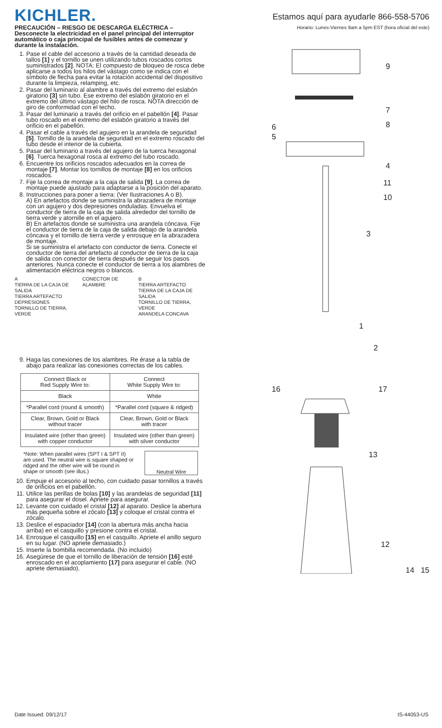KICHLER.
PRECAUCIÓN – RIESGO DE DESCARGA ELÉCTRICA –
Desconecte la electricidad en el panel principal del interruptor automático o caja principal de fusibles antes de comenzar y durante la instalación.
1. Pase el cable del accesorio a través de la cantidad deseada de tallos [1] y el tornillo se unen utilizando tubos roscados cortos suministrados [2]. NOTA: El compuesto de bloqueo de rosca debe aplicarse a todos los hilos del vástago como se indica con el símbolo de flecha para evitar la rotación accidental del dispositivo durante la limpieza, relamping, etc.
2. Pasar del luminario al alambre a través del extremo del eslabón giratorio [3] sin tubo. Ese extremo del eslabón giratorio en el extremo del último vástago del hilo de rosca. NOTA dirección de giro de conformidad con el techo.
3. Pasar del luminario a través del orificio en el pabellón [4]. Pasar tubo roscado en el extremo del eslabón giratorio a través del orificio en el pabellón.
4. Pasar el cable a través del agujero en la arandela de seguridad [5]. Tornillo de la arandela de seguridad en el extremo roscado del tubo desde el interior de la cubierta.
5. Pasar del luminario a través del agujero de la tuerca hexagonal [6]. Tuerca hexagonal rosca al extremo del tubo roscado.
6. Encuentre los orificios roscados adecuados en la correa de montaje [7]. Montar los tornillos de montaje [8] en los orificios roscados.
7. Fije la correa de montaje a la caja de salida [9]. La correa de montaje puede ajustado para adaptarse a la posición del aparato.
8. Instrucciones para poner a tierra: (Ver Ilustraciones A o B).
A) En artefactos donde se suministra la abrazadera de montaje con un agujero y dos depresiones onduladas. Envuelva el conductor de tierra de la caja de salida alrededor del tornillo de tierra verde y atornille en el agujero.
B) En artefactos donde se suministra una arandela cóncava. Fije el conductor de tierra de la caja de salida debajo de la arandela cóncava y el tornillo de tierra verde y enrosque en la abrazadera de montaje.
Si se suministra el artefacto con conductor de tierra. Conecte el conductor de tierra del artefacto al conductor de tierra de la caja de salida con conector de tierra después de seguir los pasos anteriores. Nunca conecte el conductor de tierra a los alambres de alimentación eléctrica negros o blancos.
A
TIERRA DE LA CAJA DE SALIDA
TIERRA ARTEFACTO
DEPRESIONES
TORNILLO DE TIERRA, VERDE
CONECTOR DE ALAMBRE B
TIERRA ARTEFACTO
TIERRA DE LA CAJA DE SALIDA
TORNILLO DE TIERRA, VERDE
ARANDELA CONCAVA
9. Haga las conexiones de los alambres. Re érase a la tabla de abajo para realizar las conexiones correctas de los cables.
| Connect Black or Red Supply Wire to: | Connect White Supply Wire to: |
| Black | White |
| *Parallel cord (round & smooth) | *Parallel cord (square & ridged) |
| Clear, Brown, Gold or Black without tracer | Clear, Brown, Gold or Black with tracer |
| Insulated wire (other than green) with copper conductor | Insulated wire (other than green) with silver conductor |
*Note: When parallel wires (SPT I & SPT II) are used. The neutral wire is square shaped or ridged and the other wire will be round in shape or smooth (see illus.)
Neutral Wire
10. Empuje el accesorio al techo, con cuidado pasar tornillos a través de orificios en el pabellón.
11. Utilice las perillas de bolas [10] y las arandelas de seguridad [11] para asegurar el dosel. Apriete para asegurar.
12. Levante con cuidado el cristal [12] al aparato. Deslice la abertura más pequeña sobre el zócalo [13] y coloque el cristal contra el zócalo.
13. Deslice el espaciador [14] (con la abertura más ancha hacia arriba) en el casquillo y presione contra el cristal.
14. Enrosque el casquillo [15] en el casquillo. Apriete el anillo seguro en su lugar. (NO apriete demasiado.)
15. Inserte la bombilla recomendada. (No incluido)
16. Asegúrese de que el tornillo de liberación de tensión [16] esté enroscado en el acoplamiento [17] para asegurar el cable. (NO apriete demasiado).
Estamos aquí para ayudarle 866-558-5706
Horario: Lunes-Viernes 9am a 5pm EST (hora oficial del este)
9
7
8
6
5
4
11
10
3
1
2
16
17
13
12
14 15
Date Issued: 09/12/17 IS-44053-US